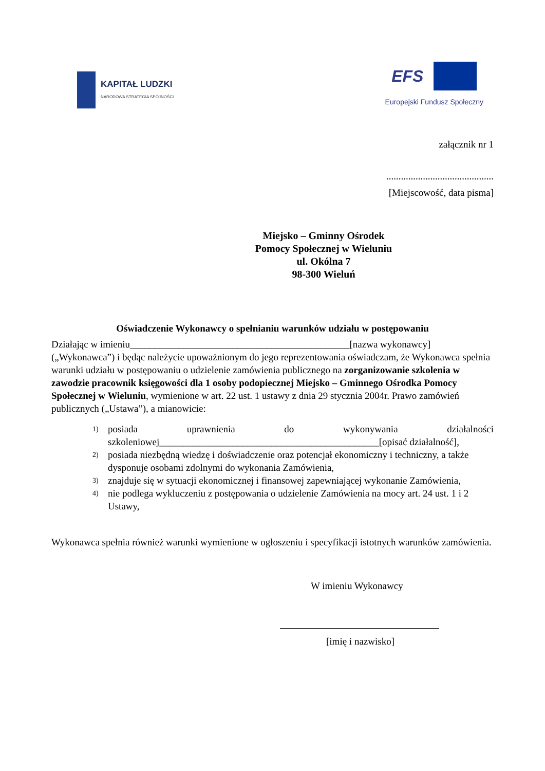KAPITAŁ LUDZKI
NARODOWA STRATEGIA SPÓJNOŚCI
EFS
Europejski Fundusz Społeczny
załącznik nr 1
............................................
[Miejscowość, data pisma]
Miejsko – Gminny Ośrodek
Pomocy Społecznej w Wieluniu
ul. Okólna 7
98-300 Wieluń
Oświadczenie Wykonawcy o spełnianiu warunków udziału w postępowaniu
Działając w imieniu_____________________________________________[nazwa wykonawcy] („Wykonawca”) i będąc należycie upoważnionym do jego reprezentowania oświadczam, że Wykonawca spełnia warunki udziału w postępowaniu o udzielenie zamówienia publicznego na zorganizowanie szkolenia w zawodzie pracownik księgowości dla 1 osoby podopiecznej Miejsko – Gminnego Ośrodka Pomocy Społecznej w Wieluniu, wymienione w art. 22 ust. 1 ustawy z dnia 29 stycznia 2004r. Prawo zamówień publicznych („Ustawa”), a mianowicie:
1)
posiada uprawnienia do wykonywania działalności szkoleniowej_____________________________________________[opisać działalność],
2)
posiada niezbędną wiedzę i doświadczenie oraz potencjał ekonomiczny i techniczny, a także dysponuje osobami zdolnymi do wykonania Zamówienia,
3)
znajduje się w sytuacji ekonomicznej i finansowej zapewniającej wykonanie Zamówienia,
4)
nie podlega wykluczeniu z postępowania o udzielenie Zamówienia na mocy art. 24 ust. 1 i 2 Ustawy,
Wykonawca spełnia również warunki wymienione w ogłoszeniu i specyfikacji istotnych warunków zamówienia.
W imieniu Wykonawcy
[imię i nazwisko]